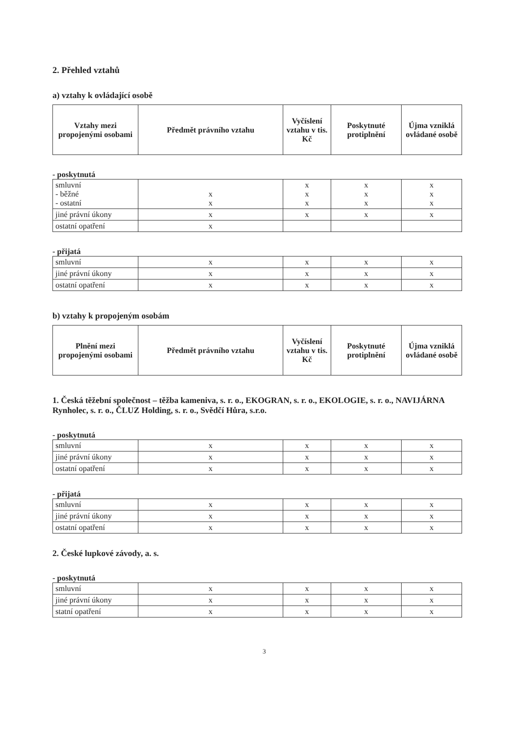2. Přehled vztahů
a) vztahy k ovládající osobě
| Vztahy mezi propojenými osobami | Předmět právního vztahu | Vyčíslení vztahu v tis. Kč | Poskytnuté protiplnění | Újma vzniklá ovládané osobě |
| --- | --- | --- | --- | --- |
- poskytnutá
| smluvní - běžné - ostatní | x x | x x x | x x x | x x x |
| jiné právní úkony | x | x | x | x |
| ostatní opatření | x | | | |
- přijatá
| smluvní | x | x | x | x |
| jiné právní úkony | x | x | x | x |
| ostatní opatření | x | x | x | x |
b) vztahy k propojeným osobám
| Plnění mezi propojenými osobami | Předmět právního vztahu | Vyčíslení vztahu v tis. Kč | Poskytnuté protiplnění | Újma vzniklá ovládané osobě |
| --- | --- | --- | --- | --- |
1. Česká těžební společnost – těžba kameniva, s. r. o., EKOGRAN, s. r. o., EKOLOGIE, s. r. o., NAVIJÁRNA Rynholec, s. r. o., ČLUZ Holding, s. r. o., Svědčí Hůra, s.r.o.
- poskytnutá
| smluvní | x | x | x | x |
| jiné právní úkony | x | x | x | x |
| ostatní opatření | x | x | x | x |
- přijatá
| smluvní | x | x | x | x |
| jiné právní úkony | x | x | x | x |
| ostatní opatření | x | x | x | x |
2. České lupkové závody, a. s.
- poskytnutá
| smluvní | x | x | x | x |
| jiné právní úkony | x | x | x | x |
| statní opatření | x | x | x | x |
3